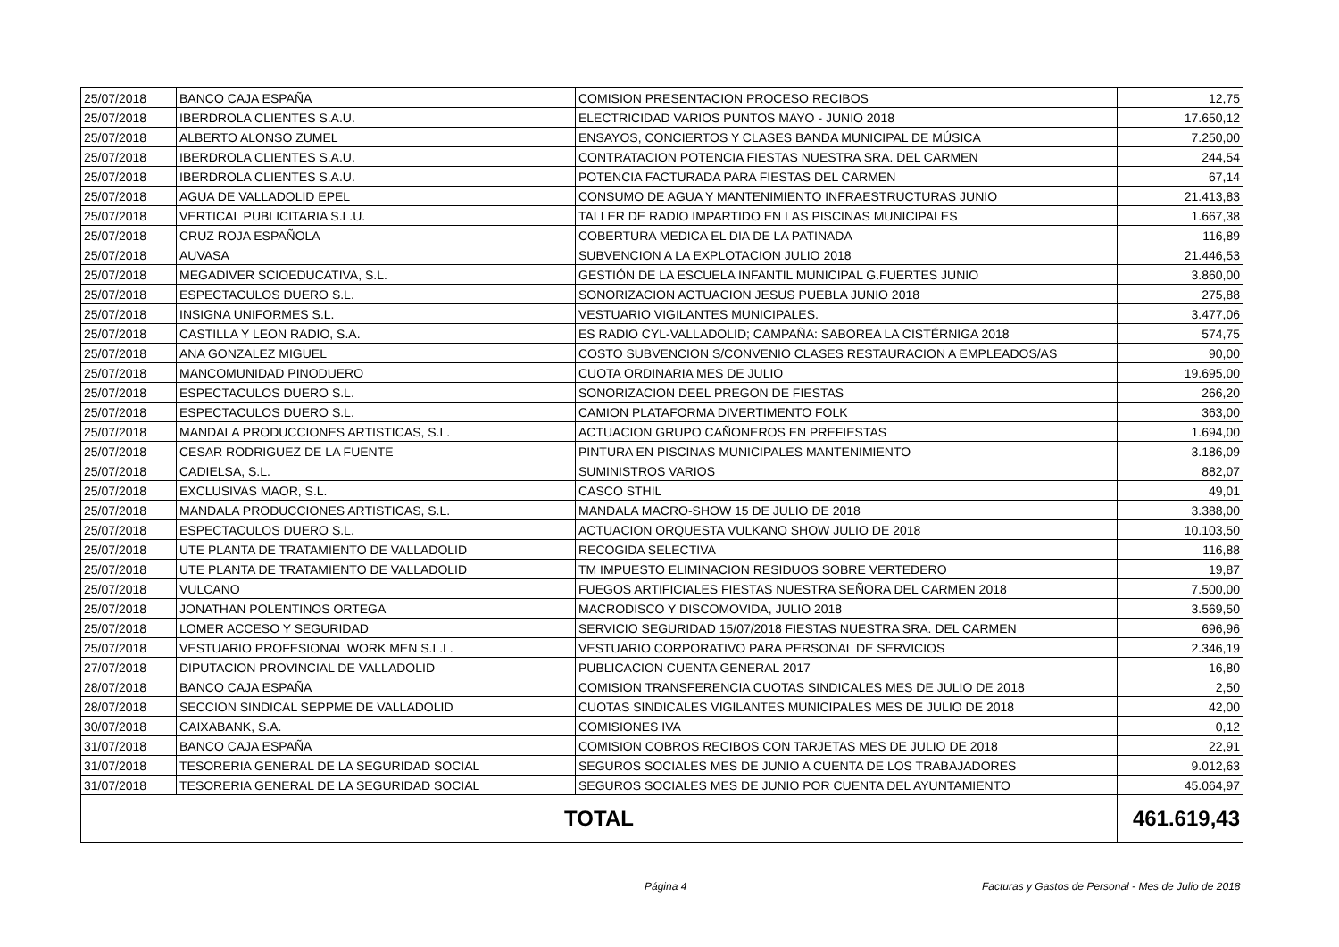| 25/07/2018 | BANCO CAJA ESPAÑA | COMISION PRESENTACION PROCESO RECIBOS | 12,75 |
| 25/07/2018 | IBERDROLA CLIENTES S.A.U. | ELECTRICIDAD VARIOS PUNTOS MAYO - JUNIO 2018 | 17.650,12 |
| 25/07/2018 | ALBERTO ALONSO ZUMEL | ENSAYOS, CONCIERTOS Y CLASES BANDA MUNICIPAL DE MÚSICA | 7.250,00 |
| 25/07/2018 | IBERDROLA CLIENTES S.A.U. | CONTRATACION POTENCIA FIESTAS NUESTRA SRA. DEL CARMEN | 244,54 |
| 25/07/2018 | IBERDROLA CLIENTES S.A.U. | POTENCIA FACTURADA PARA FIESTAS DEL CARMEN | 67,14 |
| 25/07/2018 | AGUA DE VALLADOLID EPEL | CONSUMO DE AGUA Y MANTENIMIENTO INFRAESTRUCTURAS JUNIO | 21.413,83 |
| 25/07/2018 | VERTICAL PUBLICITARIA S.L.U. | TALLER DE RADIO IMPARTIDO EN LAS PISCINAS MUNICIPALES | 1.667,38 |
| 25/07/2018 | CRUZ ROJA ESPAÑOLA | COBERTURA MEDICA EL DIA DE LA PATINADA | 116,89 |
| 25/07/2018 | AUVASA | SUBVENCION A LA EXPLOTACION JULIO 2018 | 21.446,53 |
| 25/07/2018 | MEGADIVER SCIOEDUCATIVA, S.L. | GESTIÓN DE LA ESCUELA INFANTIL MUNICIPAL G.FUERTES JUNIO | 3.860,00 |
| 25/07/2018 | ESPECTACULOS DUERO S.L. | SONORIZACION ACTUACION JESUS PUEBLA JUNIO 2018 | 275,88 |
| 25/07/2018 | INSIGNA UNIFORMES S.L. | VESTUARIO VIGILANTES MUNICIPALES. | 3.477,06 |
| 25/07/2018 | CASTILLA Y LEON RADIO, S.A. | ES RADIO CYL-VALLADOLID; CAMPAÑA: SABOREA LA CISTÉRNIGA 2018 | 574,75 |
| 25/07/2018 | ANA GONZALEZ MIGUEL | COSTO SUBVENCION S/CONVENIO CLASES RESTAURACION A EMPLEADOS/AS | 90,00 |
| 25/07/2018 | MANCOMUNIDAD PINODUERO | CUOTA ORDINARIA MES DE JULIO | 19.695,00 |
| 25/07/2018 | ESPECTACULOS DUERO S.L. | SONORIZACION DEEL PREGON DE FIESTAS | 266,20 |
| 25/07/2018 | ESPECTACULOS DUERO S.L. | CAMION PLATAFORMA DIVERTIMENTO FOLK | 363,00 |
| 25/07/2018 | MANDALA PRODUCCIONES ARTISTICAS, S.L. | ACTUACION GRUPO CAÑONEROS EN PREFIESTAS | 1.694,00 |
| 25/07/2018 | CESAR RODRIGUEZ DE LA FUENTE | PINTURA EN PISCINAS MUNICIPALES MANTENIMIENTO | 3.186,09 |
| 25/07/2018 | CADIELSA, S.L. | SUMINISTROS VARIOS | 882,07 |
| 25/07/2018 | EXCLUSIVAS MAOR, S.L. | CASCO STHIL | 49,01 |
| 25/07/2018 | MANDALA PRODUCCIONES ARTISTICAS, S.L. | MANDALA MACRO-SHOW 15 DE JULIO DE 2018 | 3.388,00 |
| 25/07/2018 | ESPECTACULOS DUERO S.L. | ACTUACION ORQUESTA VULKANO SHOW JULIO DE 2018 | 10.103,50 |
| 25/07/2018 | UTE PLANTA DE TRATAMIENTO DE VALLADOLID | RECOGIDA SELECTIVA | 116,88 |
| 25/07/2018 | UTE PLANTA DE TRATAMIENTO DE VALLADOLID | TM IMPUESTO ELIMINACION RESIDUOS SOBRE VERTEDERO | 19,87 |
| 25/07/2018 | VULCANO | FUEGOS ARTIFICIALES FIESTAS NUESTRA SEÑORA DEL CARMEN 2018 | 7.500,00 |
| 25/07/2018 | JONATHAN POLENTINOS ORTEGA | MACRODISCO Y DISCOMOVIDA, JULIO 2018 | 3.569,50 |
| 25/07/2018 | LOMER ACCESO Y SEGURIDAD | SERVICIO SEGURIDAD 15/07/2018 FIESTAS NUESTRA SRA. DEL CARMEN | 696,96 |
| 25/07/2018 | VESTUARIO PROFESIONAL WORK MEN S.L.L. | VESTUARIO CORPORATIVO PARA PERSONAL DE SERVICIOS | 2.346,19 |
| 27/07/2018 | DIPUTACION PROVINCIAL DE VALLADOLID | PUBLICACION CUENTA GENERAL 2017 | 16,80 |
| 28/07/2018 | BANCO CAJA ESPAÑA | COMISION TRANSFERENCIA CUOTAS SINDICALES MES DE JULIO DE 2018 | 2,50 |
| 28/07/2018 | SECCION SINDICAL SEPPME DE VALLADOLID | CUOTAS SINDICALES VIGILANTES MUNICIPALES MES DE JULIO DE 2018 | 42,00 |
| 30/07/2018 | CAIXABANK, S.A. | COMISIONES IVA | 0,12 |
| 31/07/2018 | BANCO CAJA ESPAÑA | COMISION COBROS RECIBOS CON TARJETAS MES DE JULIO DE 2018 | 22,91 |
| 31/07/2018 | TESORERIA GENERAL DE LA SEGURIDAD SOCIAL | SEGUROS SOCIALES MES DE JUNIO A CUENTA DE LOS TRABAJADORES | 9.012,63 |
| 31/07/2018 | TESORERIA GENERAL DE LA SEGURIDAD SOCIAL | SEGUROS SOCIALES MES DE JUNIO POR CUENTA DEL AYUNTAMIENTO | 45.064,97 |
| TOTAL | | | 461.619,43 |
Página 4 Facturas y Gastos de Personal - Mes de Julio de 2018